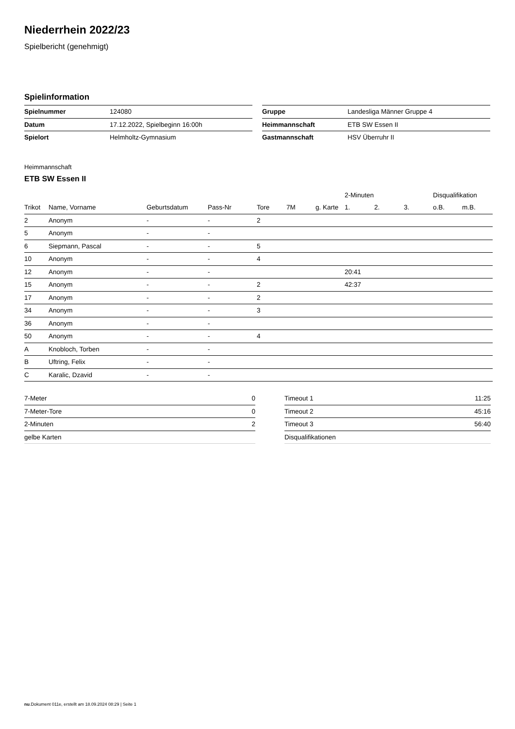Niederrhein 2022/23
Spielbericht (genehmigt)
Spielinformation
| Spielnummer | 124080 |
| Datum | 17.12.2022, Spielbeginn 16:00h |
| Spielort | Helmholtz-Gymnasium |
| Gruppe | Landesliga Männer Gruppe 4 |
| Heimmannschaft | ETB SW Essen II |
| Gastmannschaft | HSV Überruhr II |
Heimmannschaft
ETB SW Essen II
| | | | | | | | 2-Minuten | | | Disqualifikation | |
| --- | --- | --- | --- | --- | --- | --- | --- | --- | --- | --- | --- |
| Trikot | Name, Vorname | Geburtsdatum | Pass-Nr | Tore | 7M | g. Karte | 1. | 2. | 3. | o.B. | m.B. |
| 2 | Anonym | - | - | 2 | | | | | | | |
| 5 | Anonym | - | - | | | | | | | | |
| 6 | Siepmann, Pascal | - | - | 5 | | | | | | | |
| 10 | Anonym | - | - | 4 | | | | | | | |
| 12 | Anonym | - | - | | | | 20:41 | | | | |
| 15 | Anonym | - | - | 2 | | | 42:37 | | | | |
| 17 | Anonym | - | - | 2 | | | | | | | |
| 34 | Anonym | - | - | 3 | | | | | | | |
| 36 | Anonym | - | - | | | | | | | | |
| 50 | Anonym | - | - | 4 | | | | | | | |
| A | Knobloch, Torben | - | - | | | | | | | | |
| B | Uftring, Felix | - | - | | | | | | | | |
| C | Karalic, Dzavid | - | - | | | | | | | | |
| 7-Meter | 0 |
| 7-Meter-Tore | 0 |
| 2-Minuten | 2 |
| gelbe Karten | |
| Timeout 1 | 11:25 |
| Timeout 2 | 45:16 |
| Timeout 3 | 56:40 |
| Disqualifikationen | |
nu.Dokument 011e, erstellt am 18.09.2024 08:29 | Seite 1